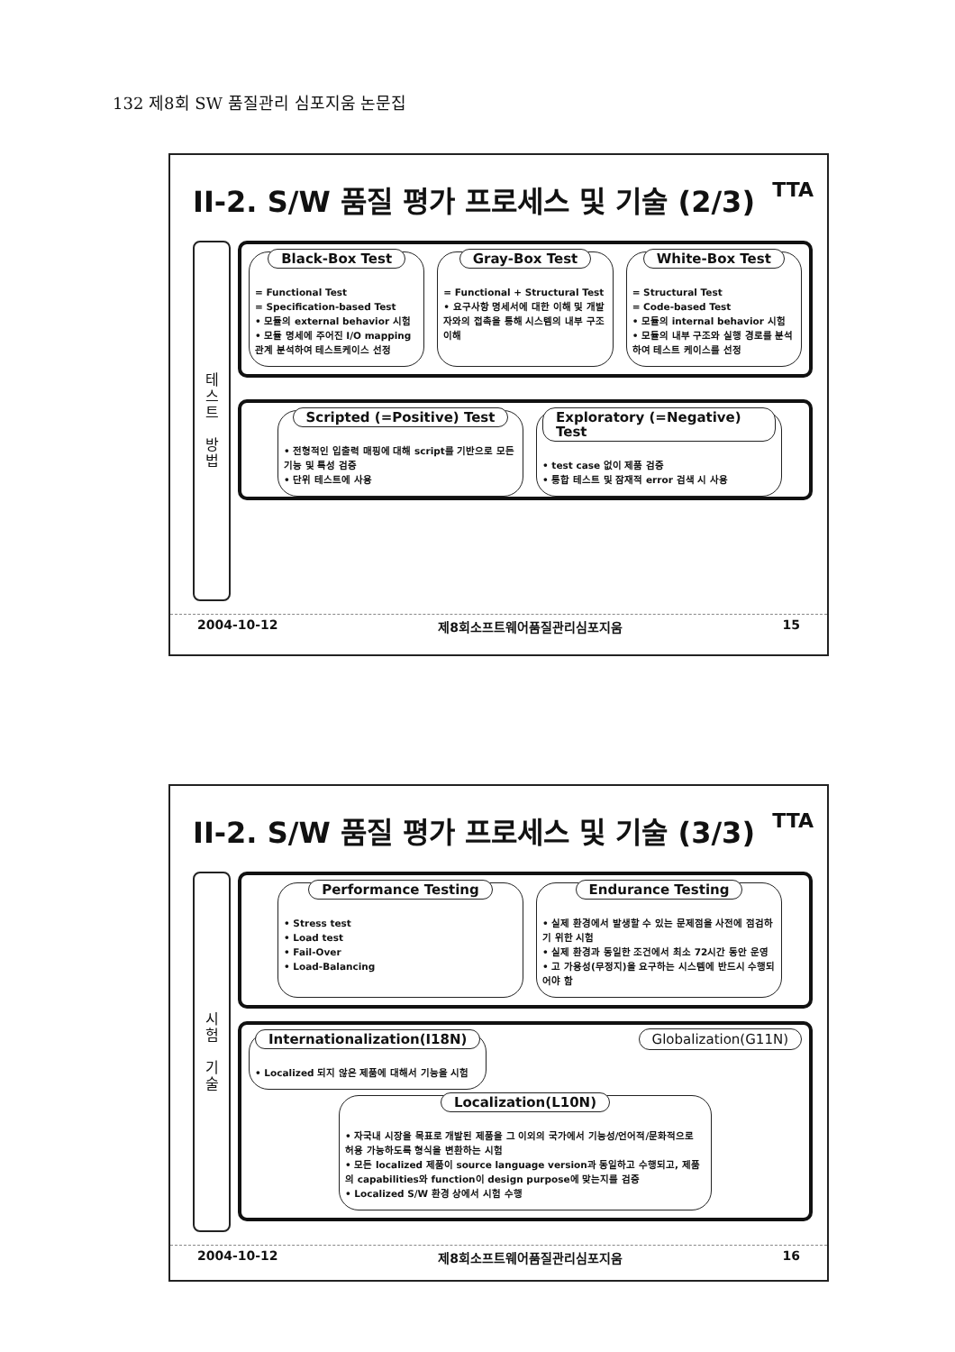132 제8회 SW 품질관리 심포지움 논문집
II-2. S/W 품질 평가 프로세스 및 기술 (2/3) TTA
테
스
트
방
법
Black-Box Test
= Functional Test
= Specification-based Test
• 모듈의 external behavior 시험
• 모듈 명세에 주어진 I/O mapping 관계 분석하여 테스트케이스 선정
Gray-Box Test
= Functional + Structural Test
• 요구사항 명세서에 대한 이해 및 개발자와의 접촉을 통해 시스템의 내부 구조 이해
White-Box Test
= Structural Test
= Code-based Test
• 모듈의 internal behavior 시험
• 모듈의 내부 구조와 실행 경로를 분석하여 테스트 케이스를 선정
Scripted (=Positive) Test
• 전형적인 입출력 매핑에 대해 script를 기반으로 모든 기능 및 특성 검증
• 단위 테스트에 사용
Exploratory (=Negative) Test
• test case 없이 제품 검증
• 통합 테스트 및 잠재적 error 검색 시 사용
2004-10-12 제8회소프트웨어품질관리심포지움 15
II-2. S/W 품질 평가 프로세스 및 기술 (3/3) TTA
시
험
기
술
Performance Testing
• Stress test
• Load test
• Fail-Over
• Load-Balancing
Endurance Testing
• 실제 환경에서 발생할 수 있는 문제점을 사전에 점검하기 위한 시험
• 실제 환경과 동일한 조건에서 최소 72시간 동안 운영
• 고 가용성(무정지)을 요구하는 시스템에 반드시 수행되어야 함
Internationalization(I18N)
• Localized 되지 않은 제품에 대해서 기능을 시험
Globalization(G11N)
Localization(L10N)
• 자국내 시장을 목표로 개발된 제품을 그 이외의 국가에서 기능성/언어적/문화적으로 허용 가능하도록 형식을 변환하는 시험
• 모든 localized 제품이 source language version과 동일하고 수행되고, 제품의 capabilities와 function이 design purpose에 맞는지를 검증
• Localized S/W 환경 상에서 시험 수행
2004-10-12 제8회소프트웨어품질관리심포지움 16